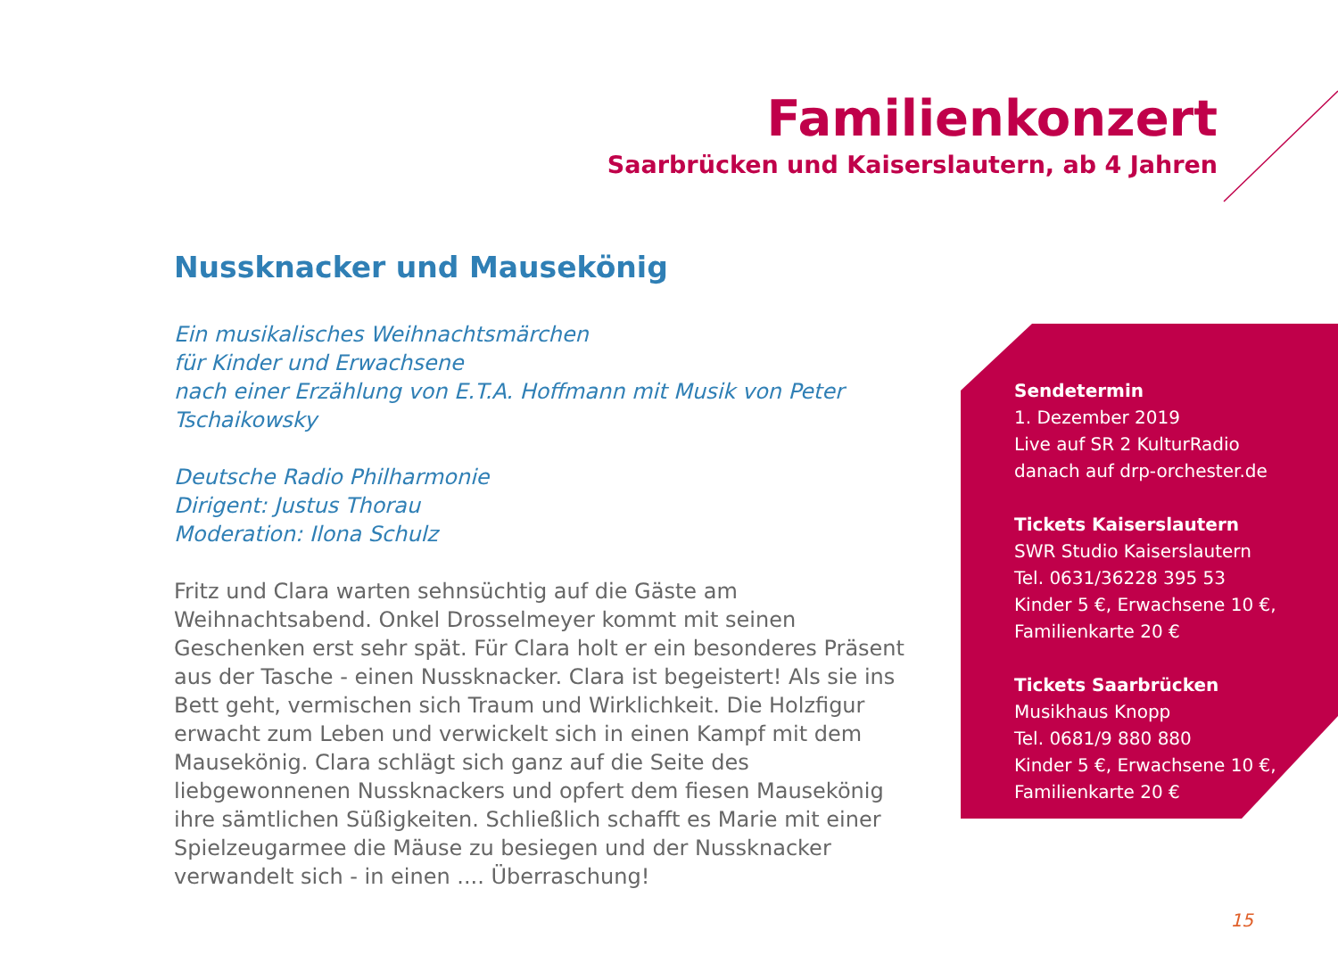Familienkonzert
Saarbrücken und Kaiserslautern, ab 4 Jahren
Nussknacker und Mausekönig
Ein musikalisches Weihnachtsmärchen
für Kinder und Erwachsene
nach einer Erzählung von E.T.A. Hoffmann mit Musik von Peter Tschaikowsky
Deutsche Radio Philharmonie
Dirigent: Justus Thorau
Moderation: Ilona Schulz
Fritz und Clara warten sehnsüchtig auf die Gäste am Weihnachtsabend. Onkel Drosselmeyer kommt mit seinen Geschenken erst sehr spät. Für Clara holt er ein besonderes Präsent aus der Tasche - einen Nussknacker. Clara ist begeistert! Als sie ins Bett geht, vermischen sich Traum und Wirklichkeit. Die Holzfigur erwacht zum Leben und verwickelt sich in einen Kampf mit dem Mausekönig. Clara schlägt sich ganz auf die Seite des liebgewonnenen Nussknackers und opfert dem fiesen Mausekönig ihre sämtlichen Süßig­keiten. Schließlich schafft es Marie mit einer Spielzeugarmee die Mäuse zu besiegen und der Nussknacker verwandelt sich - in einen .... Überraschung!
Sendetermin
1. Dezember 2019
Live auf SR 2 KulturRadio
danach auf drp-orchester.de
Tickets Kaiserslautern
SWR Studio Kaiserslautern
Tel. 0631/36228 395 53
Kinder 5 €, Erwachsene 10 €,
Familienkarte 20 €
Tickets Saarbrücken
Musikhaus Knopp
Tel. 0681/9 880 880
Kinder 5 €, Erwachsene 10 €,
Familienkarte 20 €
15